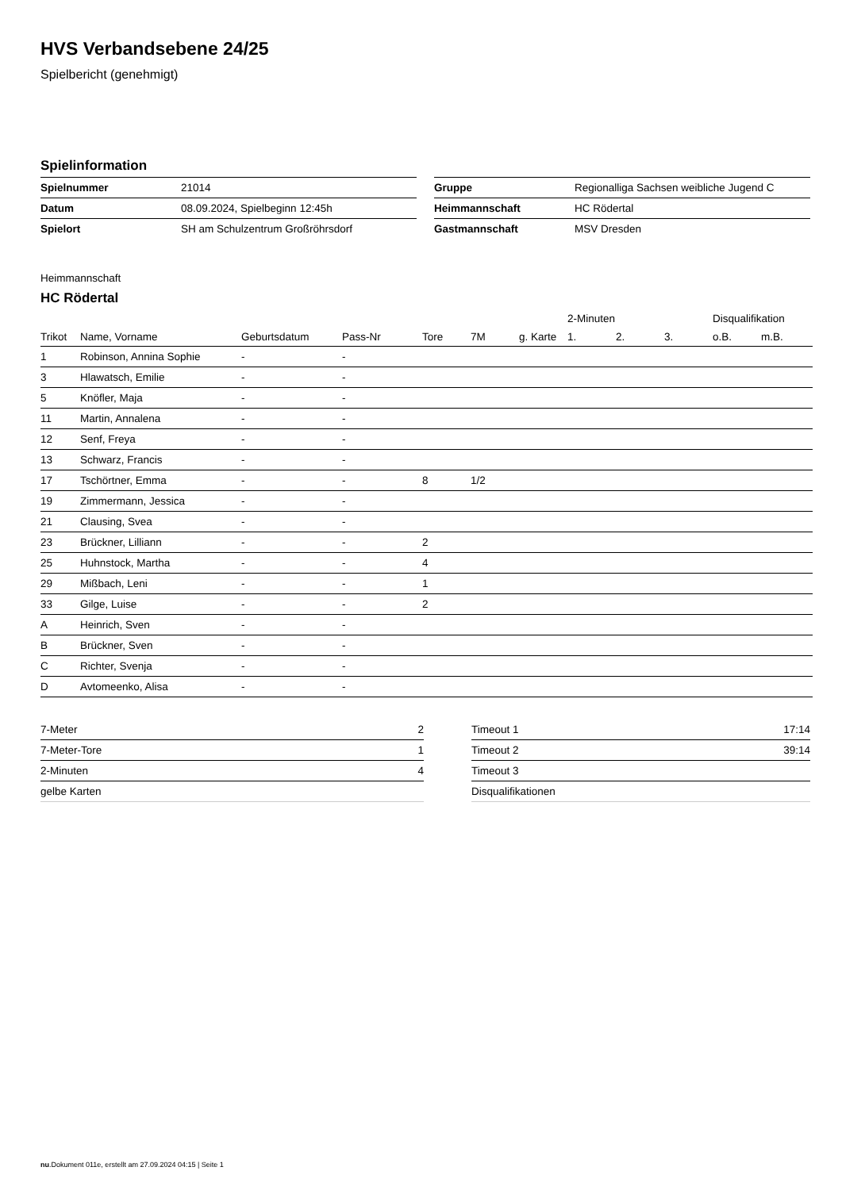HVS Verbandsebene 24/25
Spielbericht (genehmigt)
Spielinformation
| Spielnummer | 21014 |
| Datum | 08.09.2024, Spielbeginn 12:45h |
| Spielort | SH am Schulzentrum Großröhrsdorf |
| Gruppe | Regionalliga Sachsen weibliche Jugend C |
| Heimmannschaft | HC Rödertal |
| Gastmannschaft | MSV Dresden |
Heimmannschaft
HC Rödertal
| | | | | | | | 2-Minuten | | | Disqualifikation | |
| --- | --- | --- | --- | --- | --- | --- | --- | --- | --- | --- | --- |
| Trikot | Name, Vorname | Geburtsdatum | Pass-Nr | Tore | 7M | g. Karte | 1. | 2. | 3. | o.B. | m.B. |
| 1 | Robinson, Annina Sophie | - | - | | | | | | | | |
| 3 | Hlawatsch, Emilie | - | - | | | | | | | | |
| 5 | Knöfler, Maja | - | - | | | | | | | | |
| 11 | Martin, Annalena | - | - | | | | | | | | |
| 12 | Senf, Freya | - | - | | | | | | | | |
| 13 | Schwarz, Francis | - | - | | | | | | | | |
| 17 | Tschörtner, Emma | - | - | 8 | 1/2 | | | | | | |
| 19 | Zimmermann, Jessica | - | - | | | | | | | | |
| 21 | Clausing, Svea | - | - | | | | | | | | |
| 23 | Brückner, Lilliann | - | - | 2 | | | | | | | |
| 25 | Huhnstock, Martha | - | - | 4 | | | | | | | |
| 29 | Mißbach, Leni | - | - | 1 | | | | | | | |
| 33 | Gilge, Luise | - | - | 2 | | | | | | | |
| A | Heinrich, Sven | - | - | | | | | | | | |
| B | Brückner, Sven | - | - | | | | | | | | |
| C | Richter, Svenja | - | - | | | | | | | | |
| D | Avtomeenko, Alisa | - | - | | | | | | | | |
| 7-Meter | 2 |
| 7-Meter-Tore | 1 |
| 2-Minuten | 4 |
| gelbe Karten | |
| Timeout 1 | 17:14 |
| Timeout 2 | 39:14 |
| Timeout 3 | |
| Disqualifikationen | |
nu.Dokument 011e, erstellt am 27.09.2024 04:15 | Seite 1